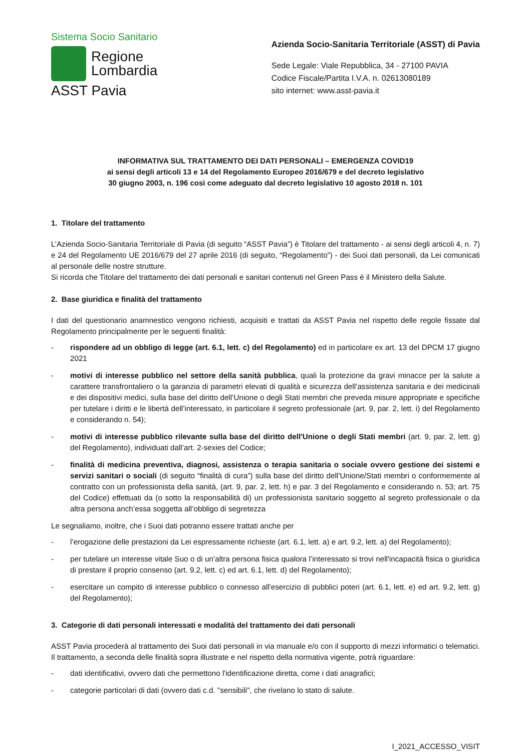Sistema Socio Sanitario
Regione
Lombardia
ASST Pavia
Azienda Socio-Sanitaria Territoriale (ASST) di Pavia
Sede Legale: Viale Repubblica, 34 - 27100 PAVIA
Codice Fiscale/Partita I.V.A. n. 02613080189
sito internet: www.asst-pavia.it
INFORMATIVA SUL TRATTAMENTO DEI DATI PERSONALI – EMERGENZA COVID19
ai sensi degli articoli 13 e 14 del Regolamento Europeo 2016/679 e del decreto legislativo
30 giugno 2003, n. 196 così come adeguato dal decreto legislativo 10 agosto 2018 n. 101
1. Titolare del trattamento
L’Azienda Socio-Sanitaria Territoriale di Pavia (di seguito “ASST Pavia”) è Titolare del trattamento - ai sensi degli articoli 4, n. 7) e 24 del Regolamento UE 2016/679 del 27 aprile 2016 (di seguito, “Regolamento”) - dei Suoi dati personali, da Lei comunicati al personale delle nostre strutture.
Si ricorda che Titolare del trattamento dei dati personali e sanitari contenuti nel Green Pass è il Ministero della Salute.
2. Base giuridica e finalità del trattamento
I dati del questionario anamnestico vengono richiesti, acquisiti e trattati da ASST Pavia nel rispetto delle regole fissate dal Regolamento principalmente per le seguenti finalità:
- rispondere ad un obbligo di legge (art. 6.1, lett. c) del Regolamento) ed in particolare ex art. 13 del DPCM 17 giugno 2021
- motivi di interesse pubblico nel settore della sanità pubblica, quali la protezione da gravi minacce per la salute a carattere transfrontaliero o la garanzia di parametri elevati di qualità e sicurezza dell’assistenza sanitaria e dei medicinali e dei dispositivi medici, sulla base del diritto dell’Unione o degli Stati membri che preveda misure appropriate e specifiche per tutelare i diritti e le libertà dell’interessato, in particolare il segreto professionale (art. 9, par. 2, lett. i) del Regolamento e considerando n. 54);
- motivi di interesse pubblico rilevante sulla base del diritto dell'Unione o degli Stati membri (art. 9, par. 2, lett. g) del Regolamento), individuati dall’art. 2-sexies del Codice;
- finalità di medicina preventiva, diagnosi, assistenza o terapia sanitaria o sociale ovvero gestione dei sistemi e servizi sanitari o sociali (di seguito “finalità di cura”) sulla base del diritto dell’Unione/Stati membri o conformemente al contratto con un professionista della sanità, (art. 9, par. 2, lett. h) e par. 3 del Regolamento e considerando n. 53; art. 75 del Codice) effettuati da (o sotto la responsabilità di) un professionista sanitario soggetto al segreto professionale o da altra persona anch’essa soggetta all’obbligo di segretezza
Le segnaliamo, inoltre, che i Suoi dati potranno essere trattati anche per
- l’erogazione delle prestazioni da Lei espressamente richieste (art. 6.1, lett. a) e art. 9.2, lett. a) del Regolamento);
- per tutelare un interesse vitale Suo o di un’altra persona fisica qualora l’interessato si trovi nell'incapacità fisica o giuridica di prestare il proprio consenso (art. 9.2, lett. c) ed art. 6.1, lett. d) del Regolamento);
- esercitare un compito di interesse pubblico o connesso all'esercizio di pubblici poteri (art. 6.1, lett. e) ed art. 9.2, lett. g) del Regolamento);
3. Categorie di dati personali interessati e modalità del trattamento dei dati personali
ASST Pavia procederà al trattamento dei Suoi dati personali in via manuale e/o con il supporto di mezzi informatici o telematici. Il trattamento, a seconda delle finalità sopra illustrate e nel rispetto della normativa vigente, potrà riguardare:
- dati identificativi, ovvero dati che permettono l'identificazione diretta, come i dati anagrafici;
- categorie particolari di dati (ovvero dati c.d. "sensibili", che rivelano lo stato di salute.
I_2021_ACCESSO_VISIT